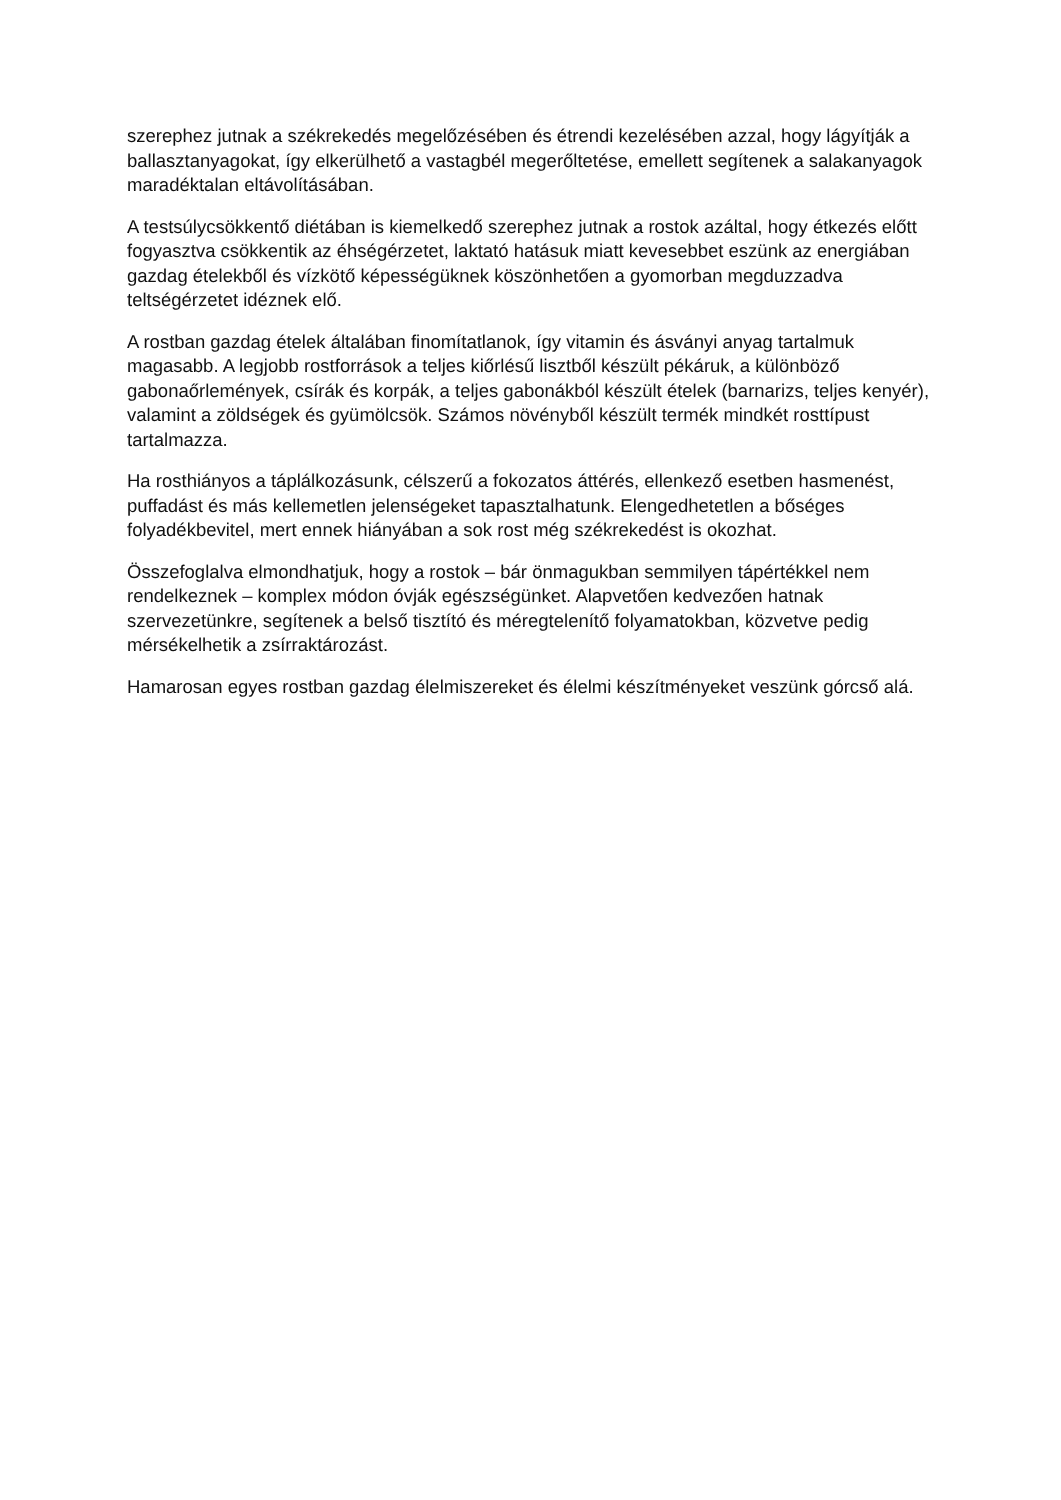szerephez jutnak a székrekedés megelőzésében és étrendi kezelésében azzal, hogy lágyítják a ballasztanyagokat, így elkerülhető a vastagbél megerőltetése, emellett segítenek a salakanyagok maradéktalan eltávolításában.
A testsúlycsökkentő diétában is kiemelkedő szerephez jutnak a rostok azáltal, hogy étkezés előtt fogyasztva csökkentik az éhségérzetet, laktató hatásuk miatt kevesebbet eszünk az energiában gazdag ételekből és vízkötő képességüknek köszönhetően a gyomorban megduzzadva teltségérzetet idéznek elő.
A rostban gazdag ételek általában finomítatlanok, így vitamin és ásványi anyag tartalmuk magasabb. A legjobb rostforrások a teljes kiőrlésű lisztből készült pékáruk, a különböző gabonaőrlemények, csírák és korpák, a teljes gabonákból készült ételek (barnarizs, teljes kenyér), valamint a zöldségek és gyümölcsök. Számos növényből készült termék mindkét rosttípust tartalmazza.
Ha rosthiányos a táplálkozásunk, célszerű a fokozatos áttérés, ellenkező esetben hasmenést, puffadást és más kellemetlen jelenségeket tapasztalhatunk. Elengedhetetlen a bőséges folyadékbevitel, mert ennek hiányában a sok rost még székrekedést is okozhat.
Összefoglalva elmondhatjuk, hogy a rostok – bár önmagukban semmilyen tápértékkel nem rendelkeznek – komplex módon óvják egészségünket. Alapvetően kedvezően hatnak szervezetünkre, segítenek a belső tisztító és méregtelenítő folyamatokban, közvetve pedig mérsékelhetik a zsírraktározást.
Hamarosan egyes rostban gazdag élelmiszereket és élelmi készítményeket veszünk górcső alá.